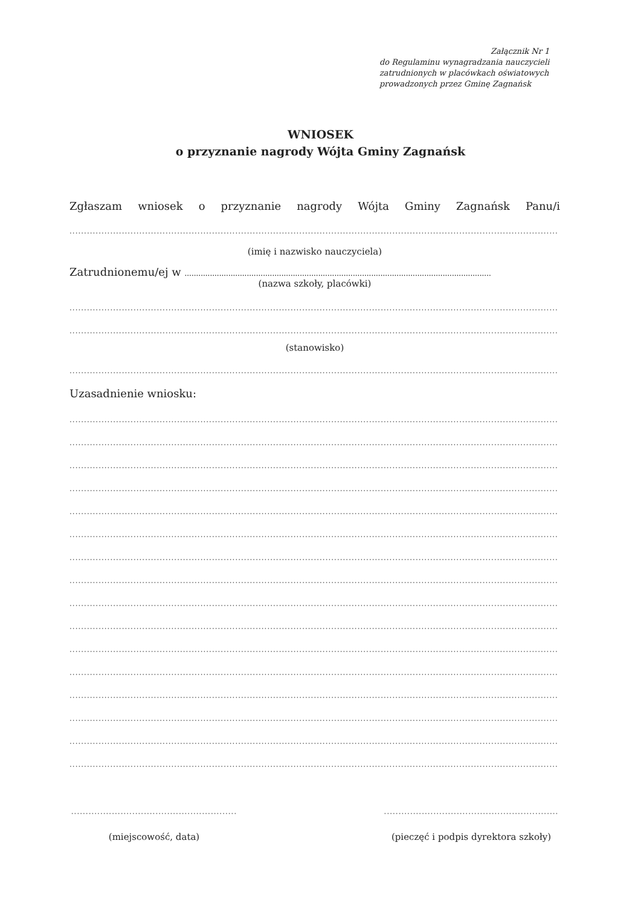Załącznik Nr 1
do Regulaminu wynagradzania nauczycieli
zatrudnionych w placówkach oświatowych
prowadzonych przez Gminę Zagnańsk
WNIOSEK
o przyznanie nagrody Wójta Gminy Zagnańsk
Zgłaszam wniosek o przyznanie nagrody Wójta Gminy Zagnańsk Panu/i
........................................................................................................................................................................
(imię i nazwisko nauczyciela)
Zatrudnionemu/ej w .....................................................................................................................................
(nazwa szkoły, placówki)
........................................................................................................................................................................
........................................................................................................................................................................
(stanowisko)
........................................................................................................................................................................
Uzasadnienie wniosku:
........................................................................................................................................................................
........................................................................................................................................................................
........................................................................................................................................................................
........................................................................................................................................................................
........................................................................................................................................................................
........................................................................................................................................................................
........................................................................................................................................................................
........................................................................................................................................................................
........................................................................................................................................................................
........................................................................................................................................................................
........................................................................................................................................................................
........................................................................................................................................................................
........................................................................................................................................................................
........................................................................................................................................................................
........................................................................................................................................................................
........................................................................................................................................................................
.........................................................
(miejscowość, data)
............................................................
(pieczęć i podpis dyrektora szkoły)